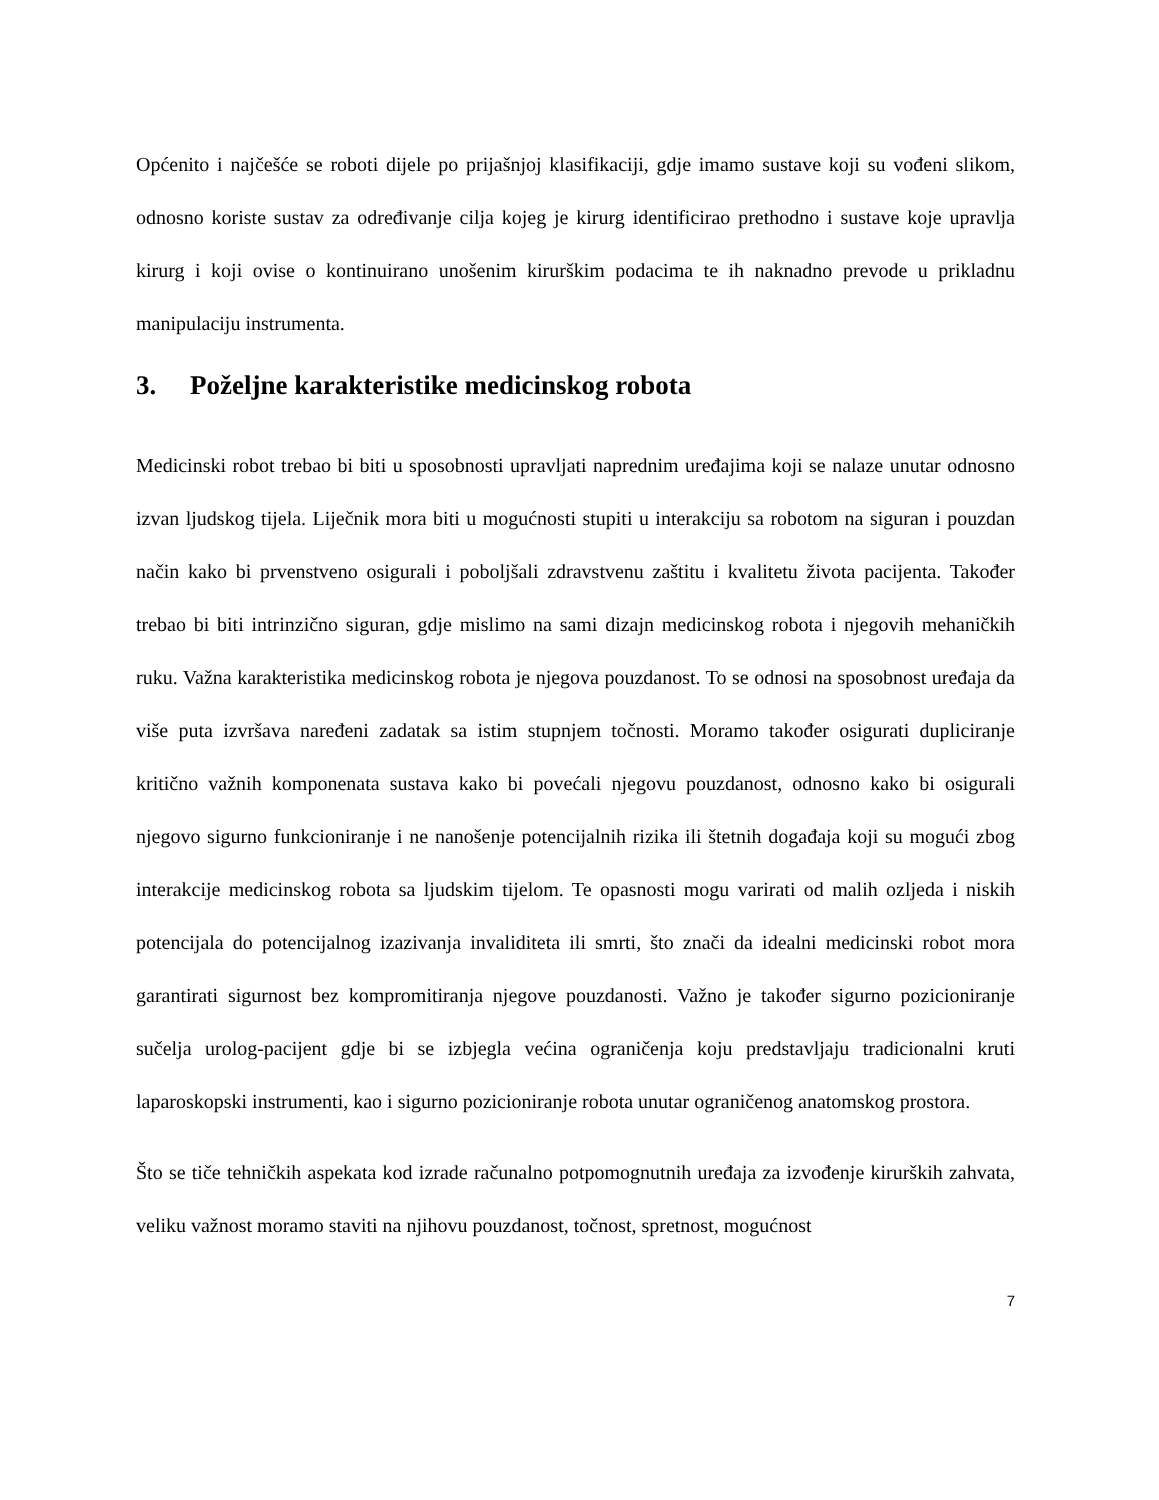Općenito i najčešće se roboti dijele po prijašnjoj klasifikaciji, gdje imamo sustave koji su vođeni slikom, odnosno koriste sustav za određivanje cilja kojeg je kirurg identificirao prethodno i sustave koje upravlja kirurg i koji ovise o kontinuirano unošenim kirurškim podacima te ih naknadno prevode u prikladnu manipulaciju instrumenta.
3. Poželjne karakteristike medicinskog robota
Medicinski robot trebao bi biti u sposobnosti upravljati naprednim uređajima koji se nalaze unutar odnosno izvan ljudskog tijela. Liječnik mora biti u mogućnosti stupiti u interakciju sa robotom na siguran i pouzdan način kako bi prvenstveno osigurali i poboljšali zdravstvenu zaštitu i kvalitetu života pacijenta. Također trebao bi biti intrinzično siguran, gdje mislimo na sami dizajn medicinskog robota i njegovih mehaničkih ruku. Važna karakteristika medicinskog robota je njegova pouzdanost. To se odnosi na sposobnost uređaja da više puta izvršava naređeni zadatak sa istim stupnjem točnosti. Moramo također osigurati dupliciranje kritično važnih komponenata sustava kako bi povećali njegovu pouzdanost, odnosno kako bi osigurali njegovo sigurno funkcioniranje i ne nanošenje potencijalnih rizika ili štetnih događaja koji su mogući zbog interakcije medicinskog robota sa ljudskim tijelom. Te opasnosti mogu varirati od malih ozljeda i niskih potencijala do potencijalnog izazivanja invaliditeta ili smrti, što znači da idealni medicinski robot mora garantirati sigurnost bez kompromitiranja njegove pouzdanosti. Važno je također sigurno pozicioniranje sučelja urolog-pacijent gdje bi se izbjegla većina ograničenja koju predstavljaju tradicionalni kruti laparoskopski instrumenti, kao i sigurno pozicioniranje robota unutar ograničenog anatomskog prostora.
Što se tiče tehničkih aspekata kod izrade računalno potpomognutnih uređaja za izvođenje kirurških zahvata, veliku važnost moramo staviti na njihovu pouzdanost, točnost, spretnost, mogućnost
7